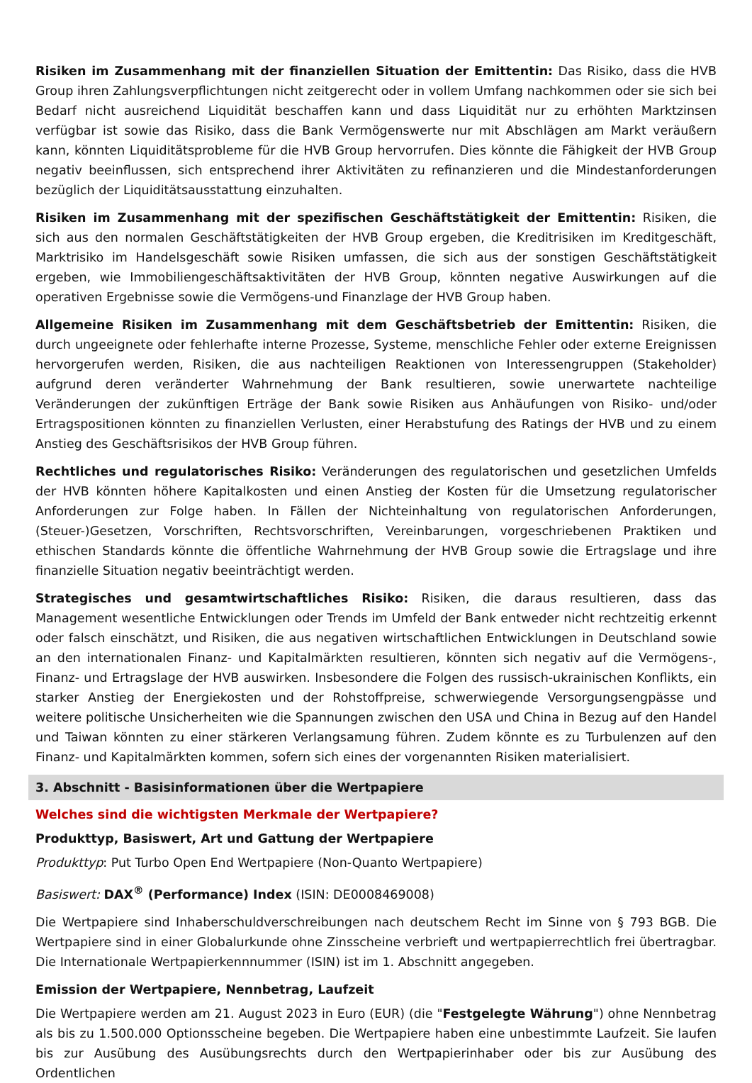Risiken im Zusammenhang mit der finanziellen Situation der Emittentin: Das Risiko, dass die HVB Group ihren Zahlungsverpflichtungen nicht zeitgerecht oder in vollem Umfang nachkommen oder sie sich bei Bedarf nicht ausreichend Liquidität beschaffen kann und dass Liquidität nur zu erhöhten Marktzinsen verfügbar ist sowie das Risiko, dass die Bank Vermögenswerte nur mit Abschlägen am Markt veräußern kann, könnten Liquiditätsprobleme für die HVB Group hervorrufen. Dies könnte die Fähigkeit der HVB Group negativ beeinflussen, sich entsprechend ihrer Aktivitäten zu refinanzieren und die Mindestanforderungen bezüglich der Liquiditätsausstattung einzuhalten.
Risiken im Zusammenhang mit der spezifischen Geschäftstätigkeit der Emittentin: Risiken, die sich aus den normalen Geschäftstätigkeiten der HVB Group ergeben, die Kreditrisiken im Kreditgeschäft, Marktrisiko im Handelsgeschäft sowie Risiken umfassen, die sich aus der sonstigen Geschäftstätigkeit ergeben, wie Immobiliengeschäftsaktivitäten der HVB Group, könnten negative Auswirkungen auf die operativen Ergebnisse sowie die Vermögens-und Finanzlage der HVB Group haben.
Allgemeine Risiken im Zusammenhang mit dem Geschäftsbetrieb der Emittentin: Risiken, die durch ungeeignete oder fehlerhafte interne Prozesse, Systeme, menschliche Fehler oder externe Ereignissen hervorgerufen werden, Risiken, die aus nachteiligen Reaktionen von Interessengruppen (Stakeholder) aufgrund deren veränderter Wahrnehmung der Bank resultieren, sowie unerwartete nachteilige Veränderungen der zukünftigen Erträge der Bank sowie Risiken aus Anhäufungen von Risiko- und/oder Ertragspositionen könnten zu finanziellen Verlusten, einer Herabstufung des Ratings der HVB und zu einem Anstieg des Geschäftsrisikos der HVB Group führen.
Rechtliches und regulatorisches Risiko: Veränderungen des regulatorischen und gesetzlichen Umfelds der HVB könnten höhere Kapitalkosten und einen Anstieg der Kosten für die Umsetzung regulatorischer Anforderungen zur Folge haben. In Fällen der Nichteinhaltung von regulatorischen Anforderungen, (Steuer-)Gesetzen, Vorschriften, Rechtsvorschriften, Vereinbarungen, vorgeschriebenen Praktiken und ethischen Standards könnte die öffentliche Wahrnehmung der HVB Group sowie die Ertragslage und ihre finanzielle Situation negativ beeinträchtigt werden.
Strategisches und gesamtwirtschaftliches Risiko: Risiken, die daraus resultieren, dass das Management wesentliche Entwicklungen oder Trends im Umfeld der Bank entweder nicht rechtzeitig erkennt oder falsch einschätzt, und Risiken, die aus negativen wirtschaftlichen Entwicklungen in Deutschland sowie an den internationalen Finanz- und Kapitalmärkten resultieren, könnten sich negativ auf die Vermögens-, Finanz- und Ertragslage der HVB auswirken. Insbesondere die Folgen des russisch-ukrainischen Konflikts, ein starker Anstieg der Energiekosten und der Rohstoffpreise, schwerwiegende Versorgungsengpässe und weitere politische Unsicherheiten wie die Spannungen zwischen den USA und China in Bezug auf den Handel und Taiwan könnten zu einer stärkeren Verlangsamung führen. Zudem könnte es zu Turbulenzen auf den Finanz- und Kapitalmärkten kommen, sofern sich eines der vorgenannten Risiken materialisiert.
3. Abschnitt - Basisinformationen über die Wertpapiere
Welches sind die wichtigsten Merkmale der Wertpapiere?
Produkttyp, Basiswert, Art und Gattung der Wertpapiere
Produkttyp: Put Turbo Open End Wertpapiere (Non-Quanto Wertpapiere)
Basiswert: DAX<sup>®</sup> (Performance) Index (ISIN: DE0008469008)
Die Wertpapiere sind Inhaberschuldverschreibungen nach deutschem Recht im Sinne von § 793 BGB. Die Wertpapiere sind in einer Globalurkunde ohne Zinsscheine verbrieft und wertpapierrechtlich frei übertragbar. Die Internationale Wertpapierkennnummer (ISIN) ist im 1. Abschnitt angegeben.
Emission der Wertpapiere, Nennbetrag, Laufzeit
Die Wertpapiere werden am 21. August 2023 in Euro (EUR) (die "Festgelegte Währung") ohne Nennbetrag als bis zu 1.500.000 Optionsscheine begeben. Die Wertpapiere haben eine unbestimmte Laufzeit. Sie laufen bis zur Ausübung des Ausübungsrechts durch den Wertpapierinhaber oder bis zur Ausübung des Ordentlichen